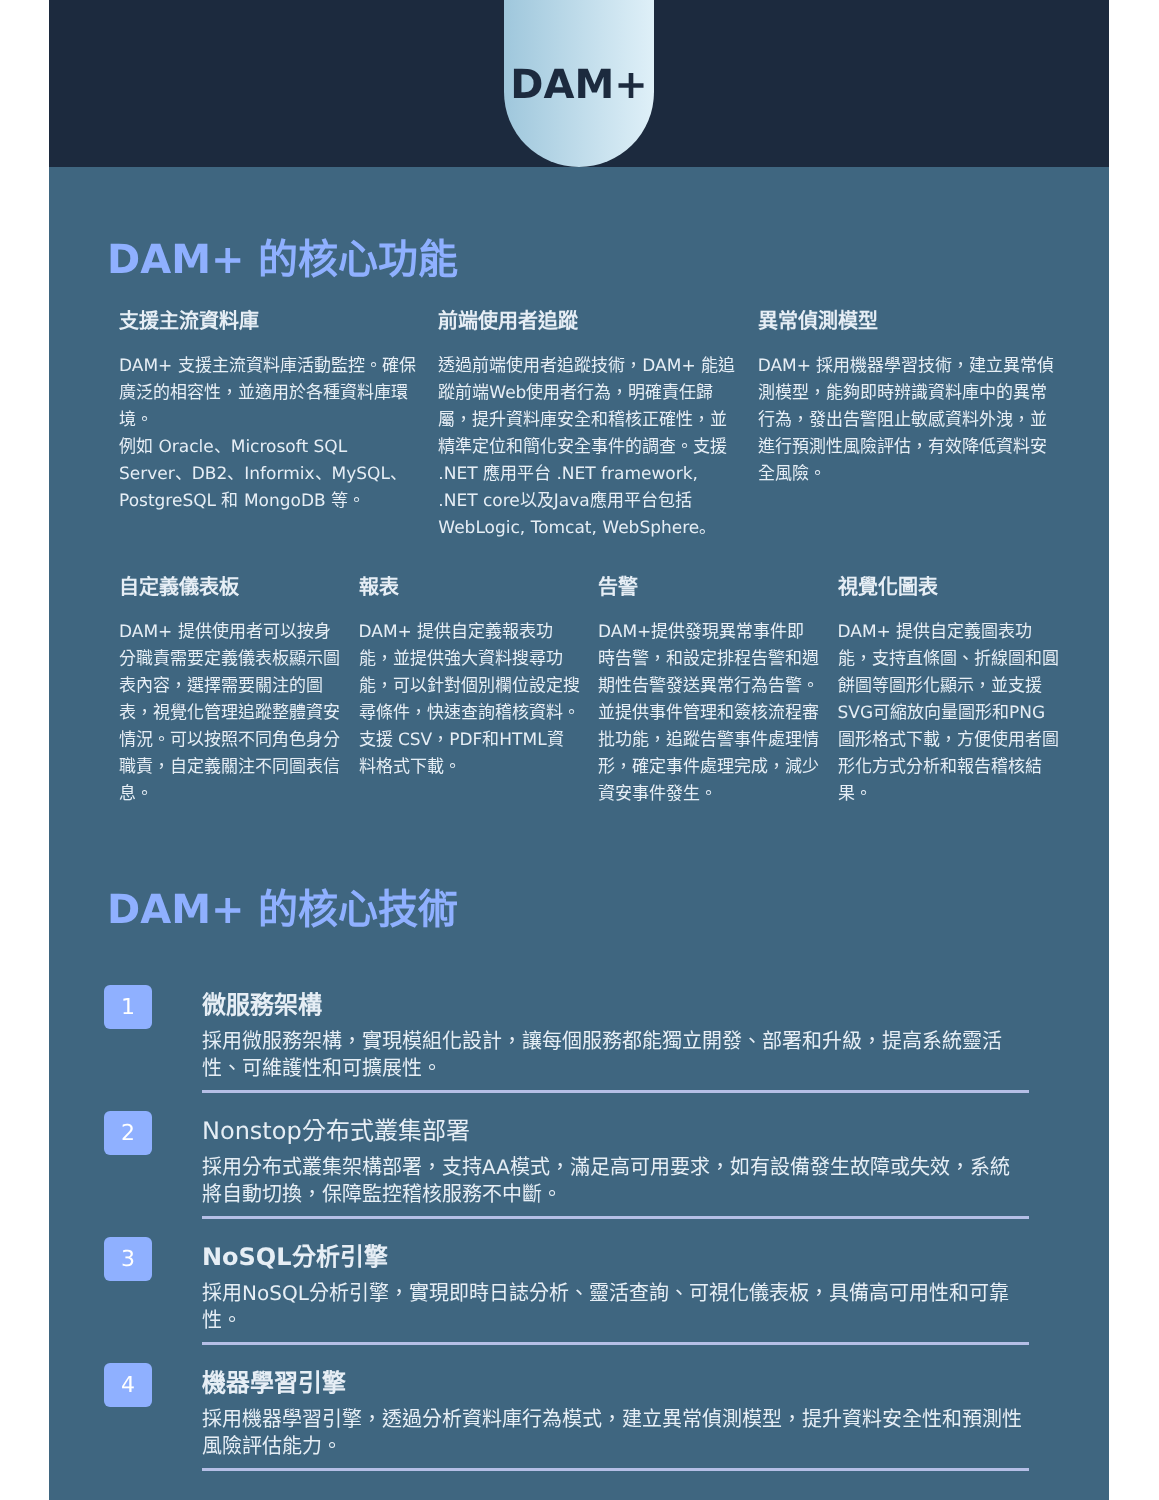DAM+
DAM+ 的核心功能
支援主流資料庫
DAM+ 支援主流資料庫活動監控。確保廣泛的相容性，並適用於各種資料庫環境。
例如 Oracle、Microsoft SQL Server、DB2、Informix、MySQL、PostgreSQL 和 MongoDB 等。
前端使用者追蹤
透過前端使用者追蹤技術，DAM+ 能追蹤前端Web使用者行為，明確責任歸屬，提升資料庫安全和稽核正確性，並精準定位和簡化安全事件的調查。支援 .NET 應用平台 .NET framework, .NET core以及Java應用平台包括 WebLogic, Tomcat, WebSphere。
異常偵測模型
DAM+ 採用機器學習技術，建立異常偵測模型，能夠即時辨識資料庫中的異常行為，發出告警阻止敏感資料外洩，並進行預測性風險評估，有效降低資料安全風險。
自定義儀表板
DAM+ 提供使用者可以按身分職責需要定義儀表板顯示圖表內容，選擇需要關注的圖表，視覺化管理追蹤整體資安情況。可以按照不同角色身分職責，自定義關注不同圖表信息。
報表
DAM+ 提供自定義報表功能，並提供強大資料搜尋功能，可以針對個別欄位設定搜尋條件，快速查詢稽核資料。支援 CSV，PDF和HTML資料格式下載。
告警
DAM+提供發現異常事件即時告警，和設定排程告警和週期性告警發送異常行為告警。並提供事件管理和簽核流程審批功能，追蹤告警事件處理情形，確定事件處理完成，減少資安事件發生。
視覺化圖表
DAM+ 提供自定義圖表功能，支持直條圖、折線圖和圓餅圖等圖形化顯示，並支援SVG可縮放向量圖形和PNG圖形格式下載，方便使用者圖形化方式分析和報告稽核結果。
DAM+ 的核心技術
1
微服務架構
採用微服務架構，實現模組化設計，讓每個服務都能獨立開發、部署和升級，提高系統靈活性、可維護性和可擴展性。
2
Nonstop分布式叢集部署
採用分布式叢集架構部署，支持AA模式，滿足高可用要求，如有設備發生故障或失效，系統將自動切換，保障監控稽核服務不中斷。
3
NoSQL分析引擎
採用NoSQL分析引擎，實現即時日誌分析、靈活查詢、可視化儀表板，具備高可用性和可靠性。
4
機器學習引擎
採用機器學習引擎，透過分析資料庫行為模式，建立異常偵測模型，提升資料安全性和預測性風險評估能力。